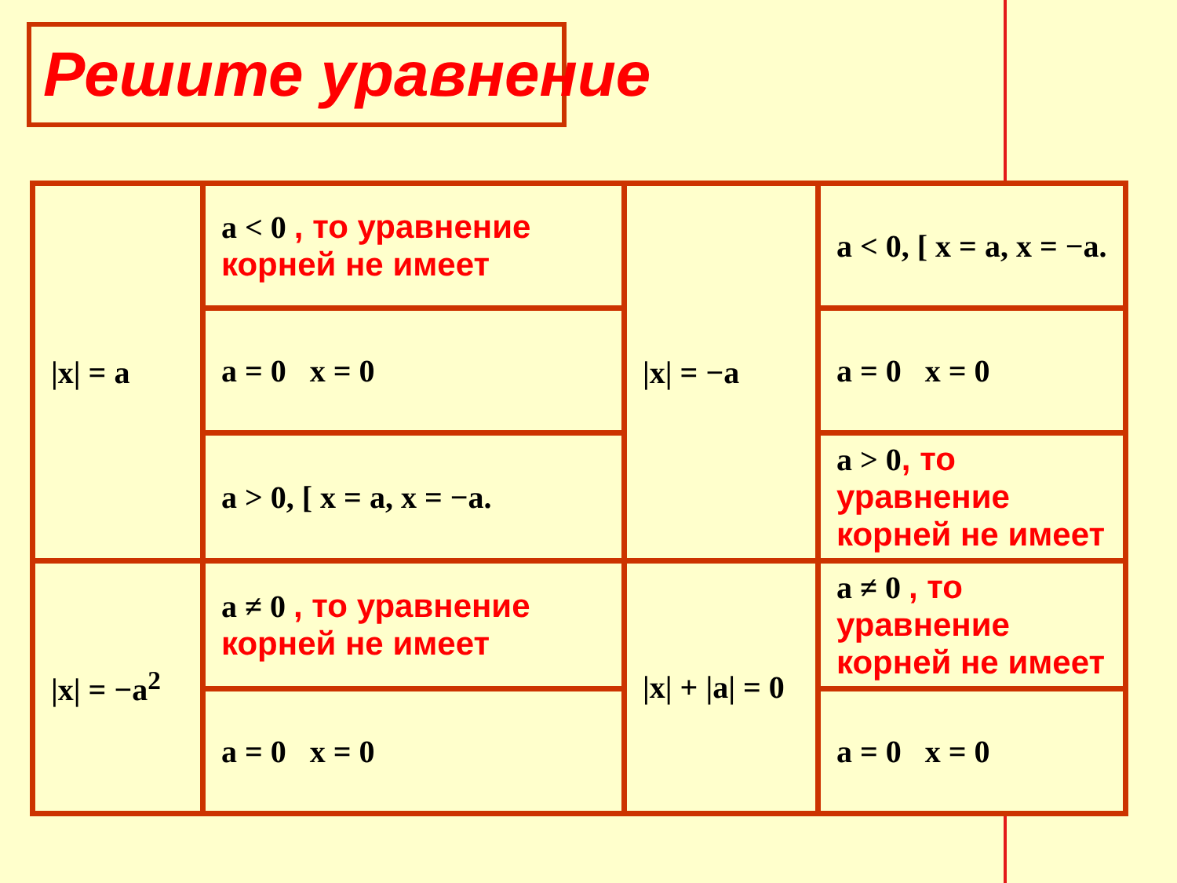Решите уравнение
| /x/ = a | a < 0 , то уравнение корней не имеет | /x/ = −a | a < 0, [ x = a, x = −a. |
| | a = 0 x = 0 | | a = 0 x = 0 |
| | a > 0, [ x = a, x = −a. | | a > 0 , то уравнение корней не имеет |
| /x/ = −a<sup>2</sup> | a ≠ 0 , то уравнение корней не имеет | /x/ + /a/ = 0 | a ≠ 0 , то уравнение корней не имеет |
| | a = 0 x = 0 | | a = 0 x = 0 |